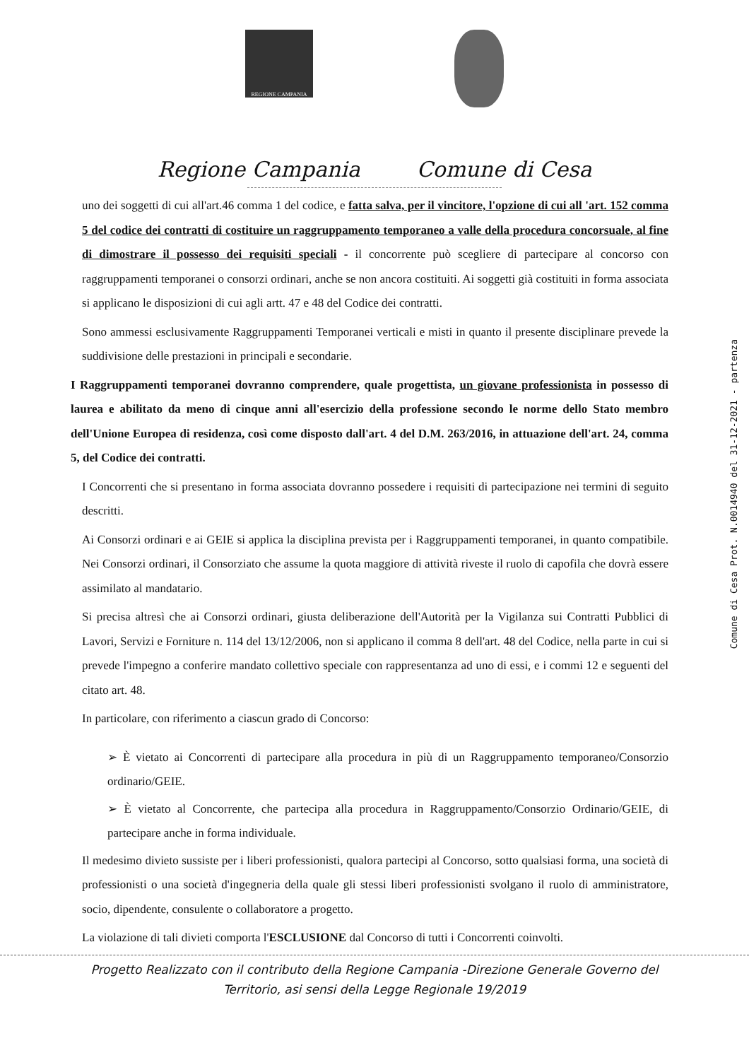REGIONE CAMPANIA
Regione Campania Comune di Cesa
uno dei soggetti di cui all'art.46 comma 1 del codice, e fatta salva, per il vincitore, l'opzione di cui all 'art. 152 comma 5 del codice dei contratti di costituire un raggruppamento temporaneo a valle della procedura concorsuale, al fine di dimostrare il possesso dei requisiti speciali - il concorrente può scegliere di partecipare al concorso con raggruppamenti temporanei o consorzi ordinari, anche se non ancora costituiti. Ai soggetti già costituiti in forma associata si applicano le disposizioni di cui agli artt. 47 e 48 del Codice dei contratti.
Sono ammessi esclusivamente Raggruppamenti Temporanei verticali e misti in quanto il presente disciplinare prevede la suddivisione delle prestazioni in principali e secondarie.
I Raggruppamenti temporanei dovranno comprendere, quale progettista, un giovane professionista in possesso di laurea e abilitato da meno di cinque anni all'esercizio della professione secondo le norme dello Stato membro dell'Unione Europea di residenza, così come disposto dall'art. 4 del D.M. 263/2016, in attuazione dell'art. 24, comma 5, del Codice dei contratti.
I Concorrenti che si presentano in forma associata dovranno possedere i requisiti di partecipazione nei termini di seguito descritti.
Ai Consorzi ordinari e ai GEIE si applica la disciplina prevista per i Raggruppamenti temporanei, in quanto compatibile. Nei Consorzi ordinari, il Consorziato che assume la quota maggiore di attività riveste il ruolo di capofila che dovrà essere assimilato al mandatario.
Si precisa altresì che ai Consorzi ordinari, giusta deliberazione dell'Autorità per la Vigilanza sui Contratti Pubblici di Lavori, Servizi e Forniture n. 114 del 13/12/2006, non si applicano il comma 8 dell'art. 48 del Codice, nella parte in cui si prevede l'impegno a conferire mandato collettivo speciale con rappresentanza ad uno di essi, e i commi 12 e seguenti del citato art. 48.
In particolare, con riferimento a ciascun grado di Concorso:
➢ È vietato ai Concorrenti di partecipare alla procedura in più di un Raggruppamento temporaneo/Consorzio ordinario/GEIE.
➢ È vietato al Concorrente, che partecipa alla procedura in Raggruppamento/Consorzio Ordinario/GEIE, di partecipare anche in forma individuale.
Il medesimo divieto sussiste per i liberi professionisti, qualora partecipi al Concorso, sotto qualsiasi forma, una società di professionisti o una società d'ingegneria della quale gli stessi liberi professionisti svolgano il ruolo di amministratore, socio, dipendente, consulente o collaboratore a progetto.
La violazione di tali divieti comporta l'ESCLUSIONE dal Concorso di tutti i Concorrenti coinvolti.
Progetto Realizzato con il contributo della Regione Campania -Direzione Generale Governo del
Territorio, asi sensi della Legge Regionale 19/2019
Comune di Cesa Prot. N.0014940 del 31-12-2021 - partenza